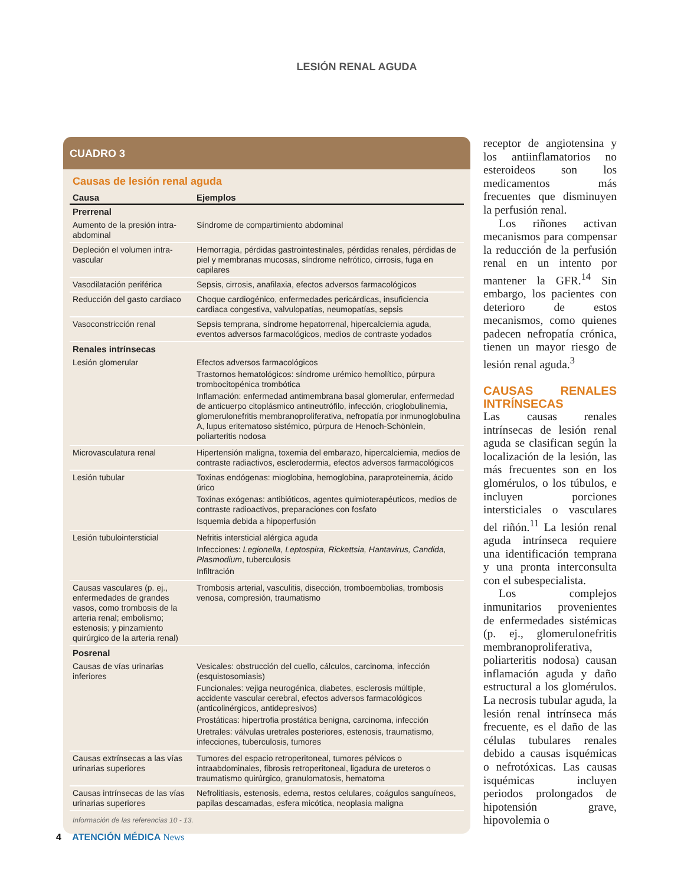LESIÓN RENAL AGUDA
CUADRO 3
Causas de lesión renal aguda
| Causa | Ejemplos |
| --- | --- |
| Prerrenal | |
| Aumento de la presión intra-abdominal | Síndrome de compartimiento abdominal |
| Depleción el volumen intra-vascular | Hemorragia, pérdidas gastrointestinales, pérdidas renales, pérdidas de piel y membranas mucosas, síndrome nefrótico, cirrosis, fuga en capilares |
| Vasodilatación periférica | Sepsis, cirrosis, anafilaxia, efectos adversos farmacológicos |
| Reducción del gasto cardiaco | Choque cardiogénico, enfermedades pericárdicas, insuficiencia cardiaca congestiva, valvulopatías, neumopatías, sepsis |
| Vasoconstricción renal | Sepsis temprana, síndrome hepatorrenal, hipercalciemia aguda, eventos adversos farmacológicos, medios de contraste yodados |
| Renales intrínsecas | |
| Lesión glomerular | Efectos adversos farmacológicos Trastornos hematológicos: síndrome urémico hemolítico, púrpura trombocitopénica trombótica Inflamación: enfermedad antimembrana basal glomerular, enfermedad de anticuerpo citoplásmico antineutrófilo, infección, crioglobulinemia, glomerulonefritis membranoproliferativa, nefropatía por inmunoglobulina A, lupus eritematoso sistémico, púrpura de Henoch-Schönlein, poliarteritis nodosa |
| Microvasculatura renal | Hipertensión maligna, toxemia del embarazo, hipercalciemia, medios de contraste radiactivos, esclerodermia, efectos adversos farmacológicos |
| Lesión tubular | Toxinas endógenas: mioglobina, hemoglobina, paraproteinemia, ácido úrico Toxinas exógenas: antibióticos, agentes quimioterapéuticos, medios de contraste radioactivos, preparaciones con fosfato Isquemia debida a hipoperfusión |
| Lesión tubulointersticial | Nefritis intersticial alérgica aguda Infecciones: Legionella, Leptospira, Rickettsia, Hantavirus, Candida, Plasmodium , tuberculosis Infiltración |
| Causas vasculares (p. ej., enfermedades de grandes vasos, como trombosis de la arteria renal; embolismo; estenosis; y pinzamiento quirúrgico de la arteria renal) | Trombosis arterial, vasculitis, disección, tromboembolias, trombosis venosa, compresión, traumatismo |
| Posrenal | |
| Causas de vías urinarias inferiores | Vesicales: obstrucción del cuello, cálculos, carcinoma, infección (esquistosomiasis) Funcionales: vejiga neurogénica, diabetes, esclerosis múltiple, accidente vascular cerebral, efectos adversos farmacológicos (anticolinérgicos, antidepresivos) Prostáticas: hipertrofia prostática benigna, carcinoma, infección Uretrales: válvulas uretrales posteriores, estenosis, traumatismo, infecciones, tuberculosis, tumores |
| Causas extrínsecas a las vías urinarias superiores | Tumores del espacio retroperitoneal, tumores pélvicos o intraabdominales, fibrosis retroperitoneal, ligadura de ureteros o traumatismo quirúrgico, granulomatosis, hematoma |
| Causas intrínsecas de las vías urinarias superiores | Nefrolitiasis, estenosis, edema, restos celulares, coágulos sanguíneos, papilas descamadas, esfera micótica, neoplasia maligna |
Información de las referencias 10 - 13.
receptor de angiotensina y los antiinflamatorios no esteroideos son los medicamentos más frecuentes que disminuyen la perfusión renal.
Los riñones activan mecanismos para compensar la reducción de la perfusión renal en un intento por mantener la GFR.<sup>14</sup> Sin embargo, los pacientes con deterioro de estos mecanismos, como quienes padecen nefropatía crónica, tienen un mayor riesgo de lesión renal aguda.<sup>3</sup>
CAUSAS RENALES INTRÍNSECAS
Las causas renales intrínsecas de lesión renal aguda se clasifican según la localización de la lesión, las más frecuentes son en los glomérulos, o los túbulos, e incluyen porciones intersticiales o vasculares del riñón.<sup>11</sup> La lesión renal aguda intrínseca requiere una identificación temprana y una pronta interconsulta con el subespecialista.
Los complejos inmunitarios provenientes de enfermedades sistémicas (p. ej., glomerulonefritis membranoproliferativa, poliarteritis nodosa) causan inflamación aguda y daño estructural a los glomérulos. La necrosis tubular aguda, la lesión renal intrínseca más frecuente, es el daño de las células tubulares renales debido a causas isquémicas o nefrotóxicas. Las causas isquémicas incluyen periodos prolongados de hipotensión grave, hipovolemia o
4 ATENCIÓN MÉDICA News